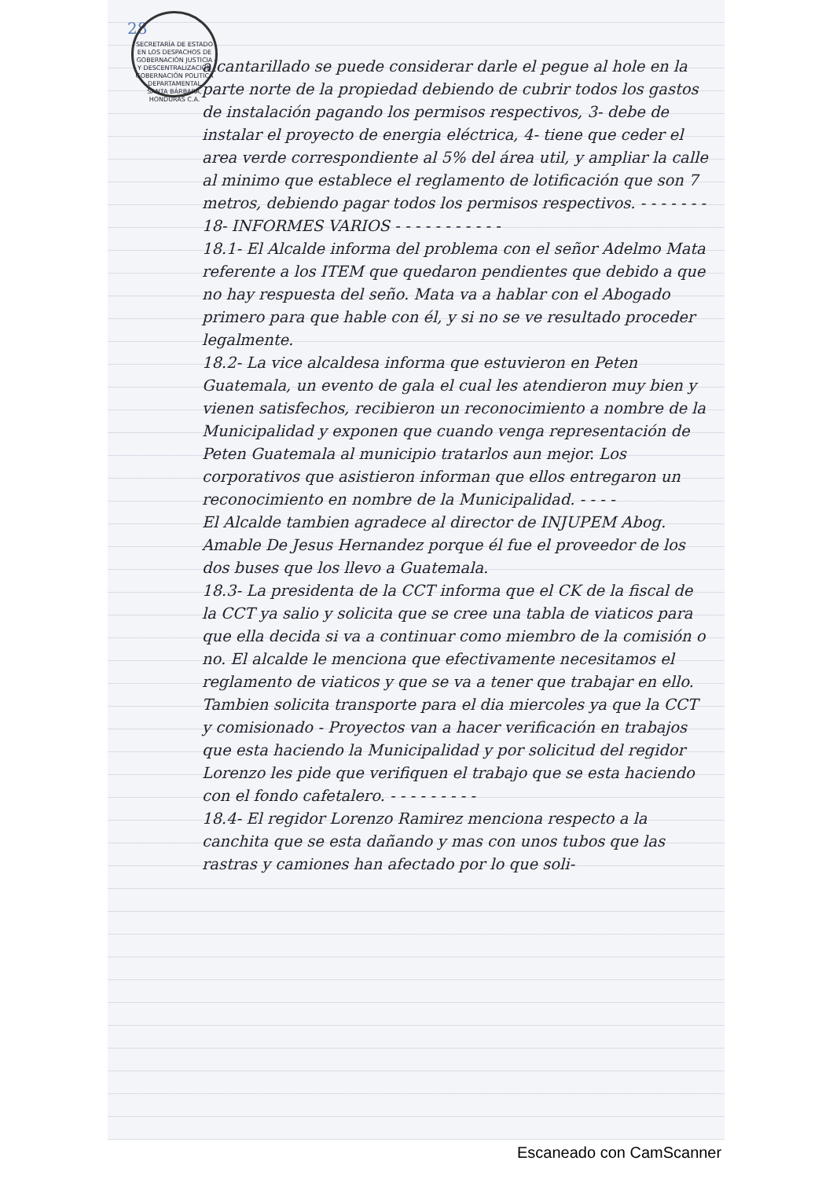28
SECRETARÍA DE ESTADO EN LOS DESPACHOS DE GOBERNACIÓN JUSTICIA Y DESCENTRALIZACIÓN
GOBERNACIÓN POLITICA DEPARTAMENTAL
SANTA BÁRBARA, HONDURAS C.A.
alcantarillado se puede considerar darle el pegue al hole en la parte norte de la propiedad debiendo de cubrir todos los gastos de instalación pagando los permisos respectivos, 3- debe de instalar el proyecto de energia eléctrica, 4- tiene que ceder el area verde correspondiente al 5% del área util, y ampliar la calle al minimo que establece el reglamento de lotificación que son 7 metros, debiendo pagar todos los permisos respectivos. - - - - - - -
18- INFORMES VARIOS - - - - - - - - - - -
18.1- El Alcalde informa del problema con el señor Adelmo Mata referente a los ITEM que quedaron pendientes que debido a que no hay respuesta del seño. Mata va a hablar con el Abogado primero para que hable con él, y si no se ve resultado proceder legalmente.
18.2- La vice alcaldesa informa que estuvieron en Peten Guatemala, un evento de gala el cual les atendieron muy bien y vienen satisfechos, recibieron un reconocimiento a nombre de la Municipalidad y exponen que cuando venga representación de Peten Guatemala al municipio tratarlos aun mejor. Los corporativos que asistieron informan que ellos entregaron un reconocimiento en nombre de la Municipalidad. - - - -
El Alcalde tambien agradece al director de INJUPEM Abog. Amable De Jesus Hernandez porque él fue el proveedor de los dos buses que los llevo a Guatemala.
18.3- La presidenta de la CCT informa que el CK de la fiscal de la CCT ya salio y solicita que se cree una tabla de viaticos para que ella decida si va a continuar como miembro de la comisión o no. El alcalde le menciona que efectivamente necesitamos el reglamento de viaticos y que se va a tener que trabajar en ello. Tambien solicita transporte para el dia miercoles ya que la CCT y comisionado - Proyectos van a hacer verificación en trabajos que esta haciendo la Municipalidad y por solicitud del regidor Lorenzo les pide que verifiquen el trabajo que se esta haciendo con el fondo cafetalero. - - - - - - - - -
18.4- El regidor Lorenzo Ramirez menciona respecto a la canchita que se esta dañando y mas con unos tubos que las rastras y camiones han afectado por lo que soli-
Escaneado con CamScanner